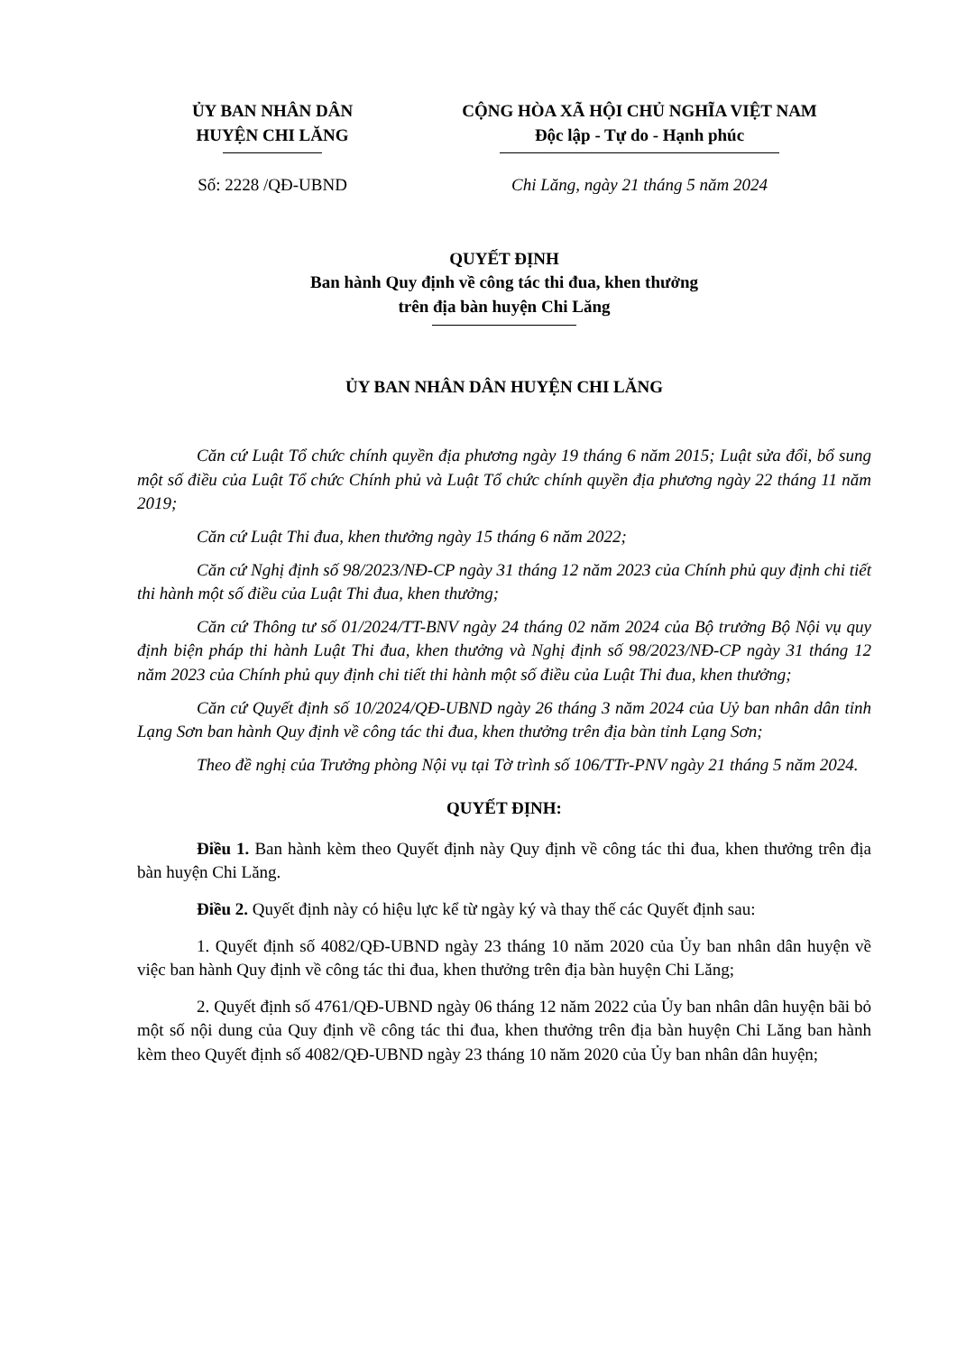ỦY BAN NHÂN DÂN
HUYỆN CHI LĂNG
CỘNG HÒA XÃ HỘI CHỦ NGHĨA VIỆT NAM
Độc lập - Tự do - Hạnh phúc
Số: 2228 /QĐ-UBND Chi Lăng, ngày 21 tháng 5 năm 2024
QUYẾT ĐỊNH
Ban hành Quy định về công tác thi đua, khen thưởng
trên địa bàn huyện Chi Lăng
ỦY BAN NHÂN DÂN HUYỆN CHI LĂNG
Căn cứ Luật Tổ chức chính quyền địa phương ngày 19 tháng 6 năm 2015; Luật sửa đổi, bổ sung một số điều của Luật Tổ chức Chính phủ và Luật Tổ chức chính quyền địa phương ngày 22 tháng 11 năm 2019;
Căn cứ Luật Thi đua, khen thưởng ngày 15 tháng 6 năm 2022;
Căn cứ Nghị định số 98/2023/NĐ-CP ngày 31 tháng 12 năm 2023 của Chính phủ quy định chi tiết thi hành một số điều của Luật Thi đua, khen thưởng;
Căn cứ Thông tư số 01/2024/TT-BNV ngày 24 tháng 02 năm 2024 của Bộ trưởng Bộ Nội vụ quy định biện pháp thi hành Luật Thi đua, khen thưởng và Nghị định số 98/2023/NĐ-CP ngày 31 tháng 12 năm 2023 của Chính phủ quy định chi tiết thi hành một số điều của Luật Thi đua, khen thưởng;
Căn cứ Quyết định số 10/2024/QĐ-UBND ngày 26 tháng 3 năm 2024 của Uỷ ban nhân dân tỉnh Lạng Sơn ban hành Quy định về công tác thi đua, khen thưởng trên địa bàn tỉnh Lạng Sơn;
Theo đề nghị của Trưởng phòng Nội vụ tại Tờ trình số 106/TTr-PNV ngày 21 tháng 5 năm 2024.
QUYẾT ĐỊNH:
Điều 1. Ban hành kèm theo Quyết định này Quy định về công tác thi đua, khen thưởng trên địa bàn huyện Chi Lăng.
Điều 2. Quyết định này có hiệu lực kể từ ngày ký và thay thế các Quyết định sau:
1. Quyết định số 4082/QĐ-UBND ngày 23 tháng 10 năm 2020 của Ủy ban nhân dân huyện về việc ban hành Quy định về công tác thi đua, khen thưởng trên địa bàn huyện Chi Lăng;
2. Quyết định số 4761/QĐ-UBND ngày 06 tháng 12 năm 2022 của Ủy ban nhân dân huyện bãi bỏ một số nội dung của Quy định về công tác thi đua, khen thưởng trên địa bàn huyện Chi Lăng ban hành kèm theo Quyết định số 4082/QĐ-UBND ngày 23 tháng 10 năm 2020 của Ủy ban nhân dân huyện;